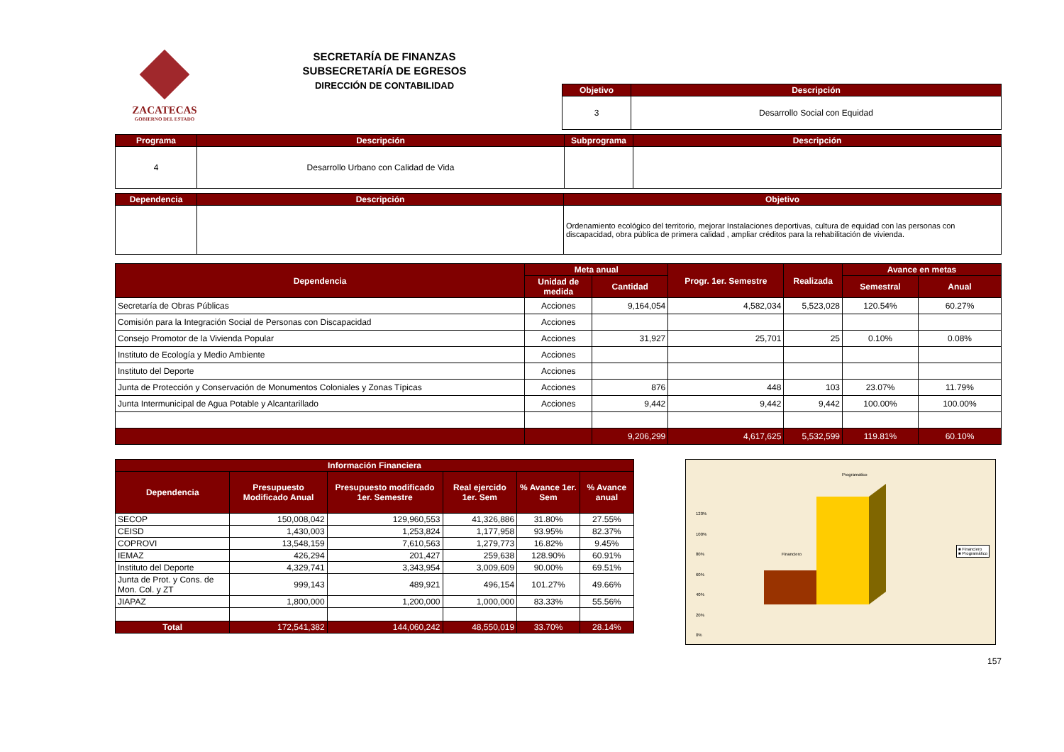ZACATECAS
GOBIERNO DEL ESTADO
SECRETARÍA DE FINANZAS
SUBSECRETARÍA DE EGRESOS
DIRECCIÓN DE CONTABILIDAD
| Objetivo | Descripción |
| --- | --- |
| 3 | Desarrollo Social con Equidad |
| Programa | Descripción | Subprograma | Descripción |
| --- | --- | --- | --- |
| 4 | Desarrollo Urbano con Calidad de Vida | | |
| Dependencia | Descripción | Objetivo |
| --- | --- | --- |
| | | Ordenamiento ecológico del territorio, mejorar Instalaciones deportivas, cultura de equidad con las personas con discapacidad, obra pública de primera calidad , ampliar créditos para la rehabilitación de vivienda. |
| Dependencia | Meta anual | | Progr. 1er. Semestre | Realizada | Avance en metas | |
| --- | --- | --- | --- | --- | --- | --- |
| | Unidad de medida | Cantidad | | | Semestral | Anual |
| Secretaría de Obras Públicas | Acciones | 9,164,054 | 4,582,034 | 5,523,028 | 120.54% | 60.27% |
| Comisión para la Integración Social de Personas con Discapacidad | Acciones | | | | | |
| Consejo Promotor de la Vivienda Popular | Acciones | 31,927 | 25,701 | 25 | 0.10% | 0.08% |
| Instituto de Ecología y Medio Ambiente | Acciones | | | | | |
| Instituto del Deporte | Acciones | | | | | |
| Junta de Protección y Conservación de Monumentos Coloniales y Zonas Típicas | Acciones | 876 | 448 | 103 | 23.07% | 11.79% |
| Junta Intermunicipal de Agua Potable y Alcantarillado | Acciones | 9,442 | 9,442 | 9,442 | 100.00% | 100.00% |
| | | 9,206,299 | 4,617,625 | 5,532,599 | 119.81% | 60.10% |
| Información Financiera | | | | | |
| --- | --- | --- | --- | --- | --- |
| Dependencia | Presupuesto Modificado Anual | Presupuesto modificado 1er. Semestre | Real ejercido 1er. Sem | % Avance 1er. Sem | % Avance anual |
| SECOP | 150,008,042 | 129,960,553 | 41,326,886 | 31.80% | 27.55% |
| CEISD | 1,430,003 | 1,253,824 | 1,177,958 | 93.95% | 82.37% |
| COPROVI | 13,548,159 | 7,610,563 | 1,279,773 | 16.82% | 9.45% |
| IEMAZ | 426,294 | 201,427 | 259,638 | 128.90% | 60.91% |
| Instituto del Deporte | 4,329,741 | 3,343,954 | 3,009,609 | 90.00% | 69.51% |
| Junta de Prot. y Cons. de Mon. Col. y ZT | 999,143 | 489,921 | 496,154 | 101.27% | 49.66% |
| JIAPAZ | 1,800,000 | 1,200,000 | 1,000,000 | 83.33% | 55.56% |
| Total | 172,541,382 | 144,060,242 | 48,550,019 | 33.70% | 28.14% |
Programatico
Financiero
120%
100%
80%
60%
40%
20%
0%
■ Financiero
■ Programático
157